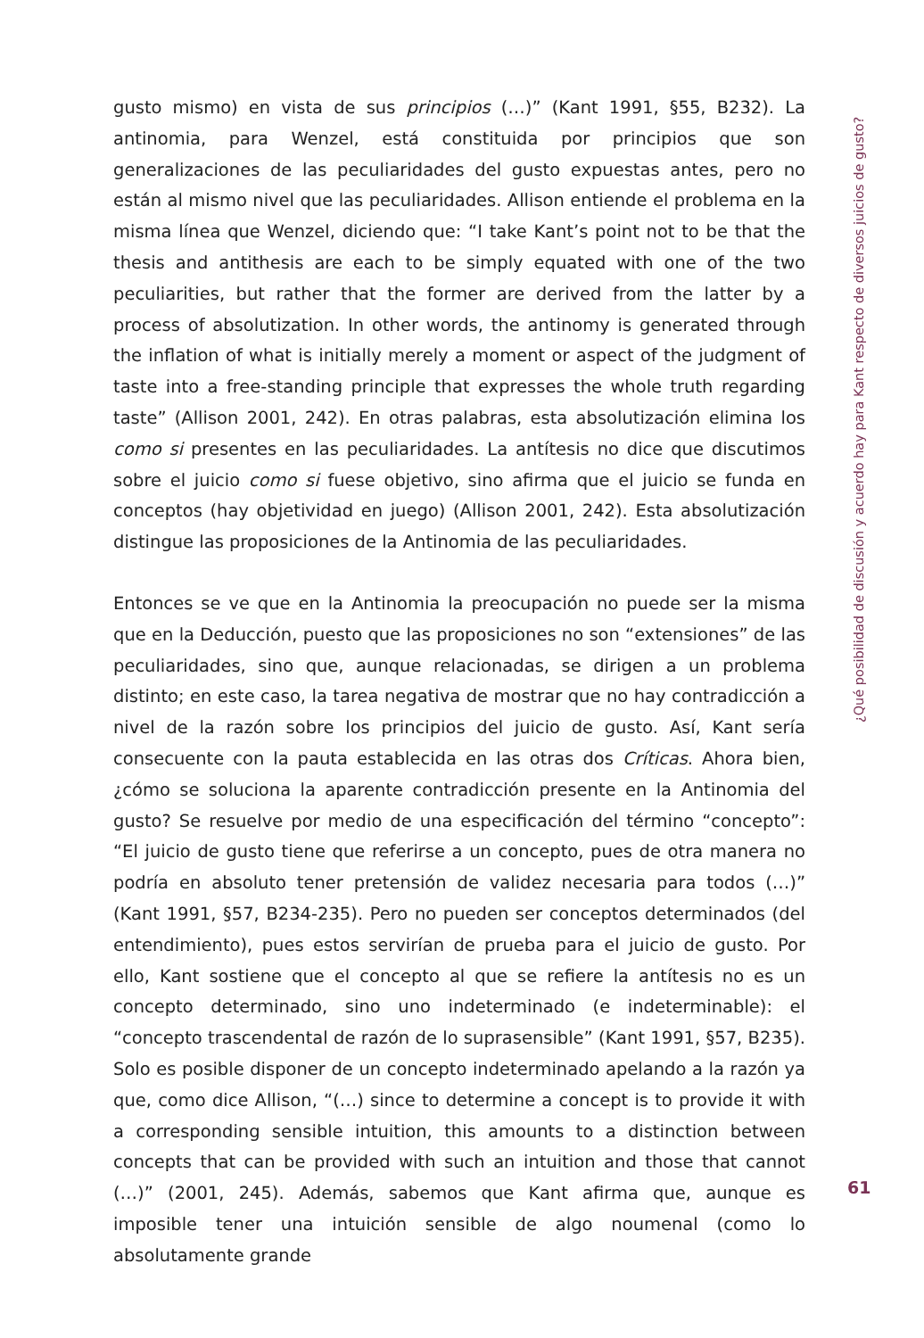gusto mismo) en vista de sus principios (…)” (Kant 1991, §55, B232). La antinomia, para Wenzel, está constituida por principios que son generalizaciones de las peculiaridades del gusto expuestas antes, pero no están al mismo nivel que las peculiaridades. Allison entiende el problema en la misma línea que Wenzel, diciendo que: “I take Kant’s point not to be that the thesis and antithesis are each to be simply equated with one of the two peculiarities, but rather that the former are derived from the latter by a process of absolutization. In other words, the antinomy is generated through the inflation of what is initially merely a moment or aspect of the judgment of taste into a free-standing principle that expresses the whole truth regarding taste” (Allison 2001, 242). En otras palabras, esta absolutización elimina los como si presentes en las peculiaridades. La antítesis no dice que discutimos sobre el juicio como si fuese objetivo, sino afirma que el juicio se funda en conceptos (hay objetividad en juego) (Allison 2001, 242). Esta absolutización distingue las proposiciones de la Antinomia de las peculiaridades.
Entonces se ve que en la Antinomia la preocupación no puede ser la misma que en la Deducción, puesto que las proposiciones no son “extensiones” de las peculiaridades, sino que, aunque relacionadas, se dirigen a un problema distinto; en este caso, la tarea negativa de mostrar que no hay contradicción a nivel de la razón sobre los principios del juicio de gusto. Así, Kant sería consecuente con la pauta establecida en las otras dos Críticas. Ahora bien, ¿cómo se soluciona la aparente contradicción presente en la Antinomia del gusto? Se resuelve por medio de una especificación del término “concepto”: “El juicio de gusto tiene que referirse a un concepto, pues de otra manera no podría en absoluto tener pretensión de validez necesaria para todos (…)” (Kant 1991, §57, B234-235). Pero no pueden ser conceptos determinados (del entendimiento), pues estos servirían de prueba para el juicio de gusto. Por ello, Kant sostiene que el concepto al que se refiere la antítesis no es un concepto determinado, sino uno indeterminado (e indeterminable): el “concepto trascendental de razón de lo suprasensible” (Kant 1991, §57, B235). Solo es posible disponer de un concepto indeterminado apelando a la razón ya que, como dice Allison, “(…) since to determine a concept is to provide it with a corresponding sensible intuition, this amounts to a distinction between concepts that can be provided with such an intuition and those that cannot (…)” (2001, 245). Además, sabemos que Kant afirma que, aunque es imposible tener una intuición sensible de algo noumenal (como lo absolutamente grande
¿Qué posibilidad de discusión y acuerdo hay para Kant respecto de diversos juicios de gusto?
61